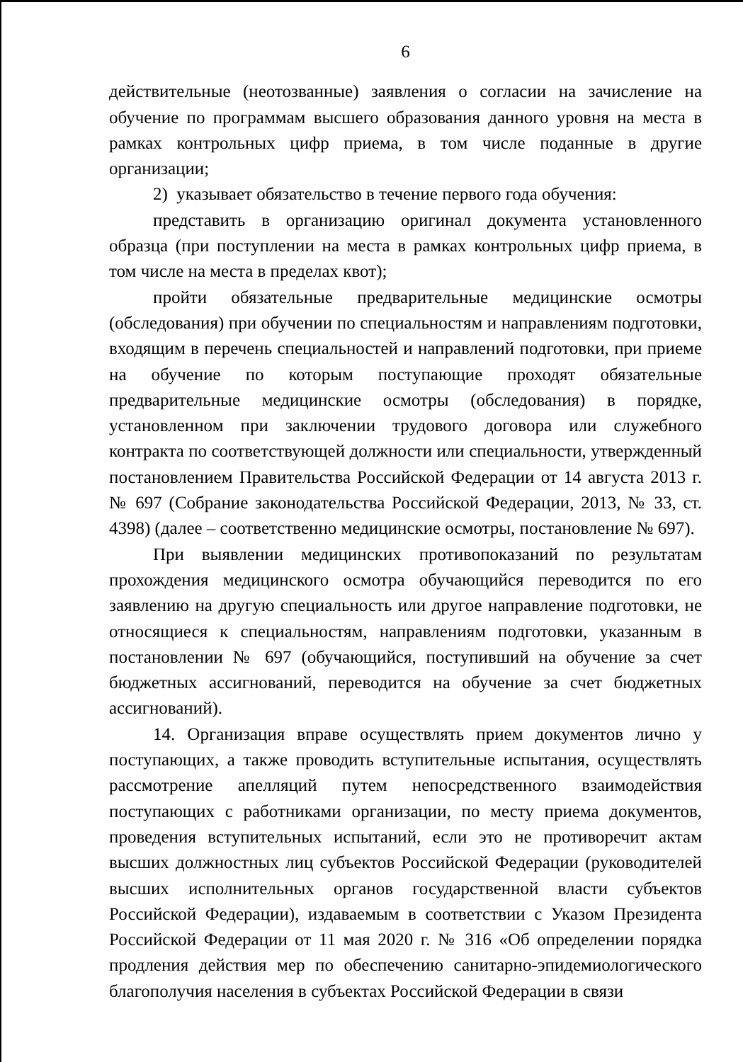6
действительные (неотозванные) заявления о согласии на зачисление на обучение по программам высшего образования данного уровня на места в рамках контрольных цифр приема, в том числе поданные в другие организации;
2) указывает обязательство в течение первого года обучения:
представить в организацию оригинал документа установленного образца (при поступлении на места в рамках контрольных цифр приема, в том числе на места в пределах квот);
пройти обязательные предварительные медицинские осмотры (обследования) при обучении по специальностям и направлениям подготовки, входящим в перечень специальностей и направлений подготовки, при приеме на обучение по которым поступающие проходят обязательные предварительные медицинские осмотры (обследования) в порядке, установленном при заключении трудового договора или служебного контракта по соответствующей должности или специальности, утвержденный постановлением Правительства Российской Федерации от 14 августа 2013 г. № 697 (Собрание законодательства Российской Федерации, 2013, № 33, ст. 4398) (далее – соответственно медицинские осмотры, постановление № 697).
При выявлении медицинских противопоказаний по результатам прохождения медицинского осмотра обучающийся переводится по его заявлению на другую специальность или другое направление подготовки, не относящиеся к специальностям, направлениям подготовки, указанным в постановлении № 697 (обучающийся, поступивший на обучение за счет бюджетных ассигнований, переводится на обучение за счет бюджетных ассигнований).
14. Организация вправе осуществлять прием документов лично у поступающих, а также проводить вступительные испытания, осуществлять рассмотрение апелляций путем непосредственного взаимодействия поступающих с работниками организации, по месту приема документов, проведения вступительных испытаний, если это не противоречит актам высших должностных лиц субъектов Российской Федерации (руководителей высших исполнительных органов государственной власти субъектов Российской Федерации), издаваемым в соответствии с Указом Президента Российской Федерации от 11 мая 2020 г. № 316 «Об определении порядка продления действия мер по обеспечению санитарно-эпидемиологического благополучия населения в субъектах Российской Федерации в связи